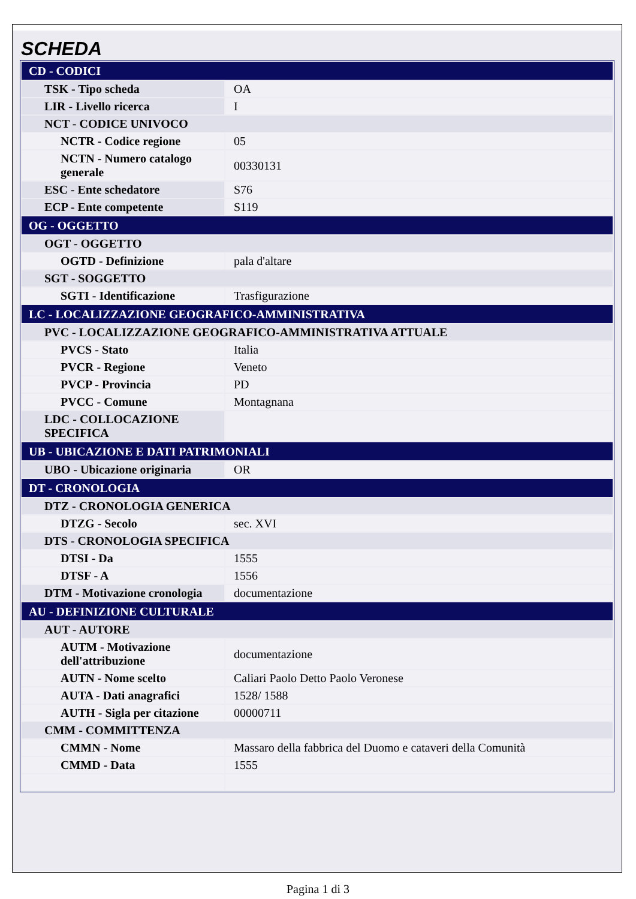SCHEDA
| CD - CODICI | |
| TSK - Tipo scheda | OA |
| LIR - Livello ricerca | I |
| NCT - CODICE UNIVOCO | |
| NCTR - Codice regione | 05 |
| NCTN - Numero catalogo generale | 00330131 |
| ESC - Ente schedatore | S76 |
| ECP - Ente competente | S119 |
| OG - OGGETTO | |
| OGT - OGGETTO | |
| OGTD - Definizione | pala d'altare |
| SGT - SOGGETTO | |
| SGTI - Identificazione | Trasfigurazione |
| LC - LOCALIZZAZIONE GEOGRAFICO-AMMINISTRATIVA | |
| PVC - LOCALIZZAZIONE GEOGRAFICO-AMMINISTRATIVA ATTUALE | |
| PVCS - Stato | Italia |
| PVCR - Regione | Veneto |
| PVCP - Provincia | PD |
| PVCC - Comune | Montagnana |
| LDC - COLLOCAZIONE SPECIFICA | |
| UB - UBICAZIONE E DATI PATRIMONIALI | |
| UBO - Ubicazione originaria | OR |
| DT - CRONOLOGIA | |
| DTZ - CRONOLOGIA GENERICA | |
| DTZG - Secolo | sec. XVI |
| DTS - CRONOLOGIA SPECIFICA | |
| DTSI - Da | 1555 |
| DTSF - A | 1556 |
| DTM - Motivazione cronologia | documentazione |
| AU - DEFINIZIONE CULTURALE | |
| AUT - AUTORE | |
| AUTM - Motivazione dell'attribuzione | documentazione |
| AUTN - Nome scelto | Caliari Paolo Detto Paolo Veronese |
| AUTA - Dati anagrafici | 1528/ 1588 |
| AUTH - Sigla per citazione | 00000711 |
| CMM - COMMITTENZA | |
| CMMN - Nome | Massaro della fabbrica del Duomo e cataveri della Comunità |
| CMMD - Data | 1555 |
Pagina 1 di 3